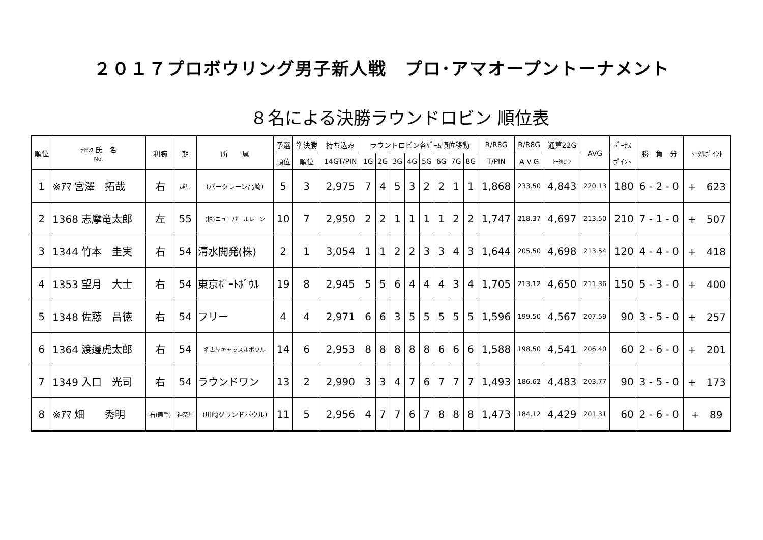２０１７プロボウリング男子新人戦　プロ･アマオープントーナメント
８名による決勝ラウンドロビン 順位表
| 順位 | ﾗｲｾﾝｽ 氏 名 No. | 利腕 | 期 | 所 属 | 予選 | 準決勝 | 持ち込み | ラウンドロビン各ｹﾞｰﾑ順位移動 | | | | | | | | R/R8G | R/R8G | 通算22G | AVG | ﾎﾞｰﾅｽ | 勝 負 分 | ﾄｰﾀﾙﾎﾟｲﾝﾄ |
| --- | --- | --- | --- | --- | --- | --- | --- | --- | --- | --- | --- | --- | --- | --- | --- | --- | --- | --- | --- | --- | --- | --- |
| | | | | | 順位 | 順位 | 14GT/PIN | 1G | 2G | 3G | 4G | 5G | 6G | 7G | 8G | T/PIN | ＡＶＧ | ﾄｰﾀﾙﾋﾟﾝ | | ﾎﾟｲﾝﾄ | | |
| 1 | ※ｱﾏ 宮澤 拓哉 | 右 | 群馬 | (パークレーン高崎) | 5 | 3 | 2,975 | 7 | 4 | 5 | 3 | 2 | 2 | 1 | 1 | 1,868 | 233.50 | 4,843 | 220.13 | 180 | 6 - 2 - 0 | + 623 |
| 2 | 1368 志摩竜太郎 | 左 | 55 | (株)ニューパールレーン | 10 | 7 | 2,950 | 2 | 2 | 1 | 1 | 1 | 1 | 2 | 2 | 1,747 | 218.37 | 4,697 | 213.50 | 210 | 7 - 1 - 0 | + 507 |
| 3 | 1344 竹本 圭実 | 右 | 54 | 清水開発(株) | 2 | 1 | 3,054 | 1 | 1 | 2 | 2 | 3 | 3 | 4 | 3 | 1,644 | 205.50 | 4,698 | 213.54 | 120 | 4 - 4 - 0 | + 418 |
| 4 | 1353 望月 大士 | 右 | 54 | 東京ﾎﾟｰﾄﾎﾞｳﾙ | 19 | 8 | 2,945 | 5 | 5 | 6 | 4 | 4 | 4 | 3 | 4 | 1,705 | 213.12 | 4,650 | 211.36 | 150 | 5 - 3 - 0 | + 400 |
| 5 | 1348 佐藤 昌徳 | 右 | 54 | フリー | 4 | 4 | 2,971 | 6 | 6 | 3 | 5 | 5 | 5 | 5 | 5 | 1,596 | 199.50 | 4,567 | 207.59 | 90 | 3 - 5 - 0 | + 257 |
| 6 | 1364 渡邊虎太郎 | 右 | 54 | 名古屋キャッスルボウル | 14 | 6 | 2,953 | 8 | 8 | 8 | 8 | 8 | 6 | 6 | 6 | 1,588 | 198.50 | 4,541 | 206.40 | 60 | 2 - 6 - 0 | + 201 |
| 7 | 1349 入口 光司 | 右 | 54 | ラウンドワン | 13 | 2 | 2,990 | 3 | 3 | 4 | 7 | 6 | 7 | 7 | 7 | 1,493 | 186.62 | 4,483 | 203.77 | 90 | 3 - 5 - 0 | + 173 |
| 8 | ※ｱﾏ 畑 秀明 | 右 (両手) | 神奈川 | (川崎グランドボウル) | 11 | 5 | 2,956 | 4 | 7 | 7 | 6 | 7 | 8 | 8 | 8 | 1,473 | 184.12 | 4,429 | 201.31 | 60 | 2 - 6 - 0 | + 89 |